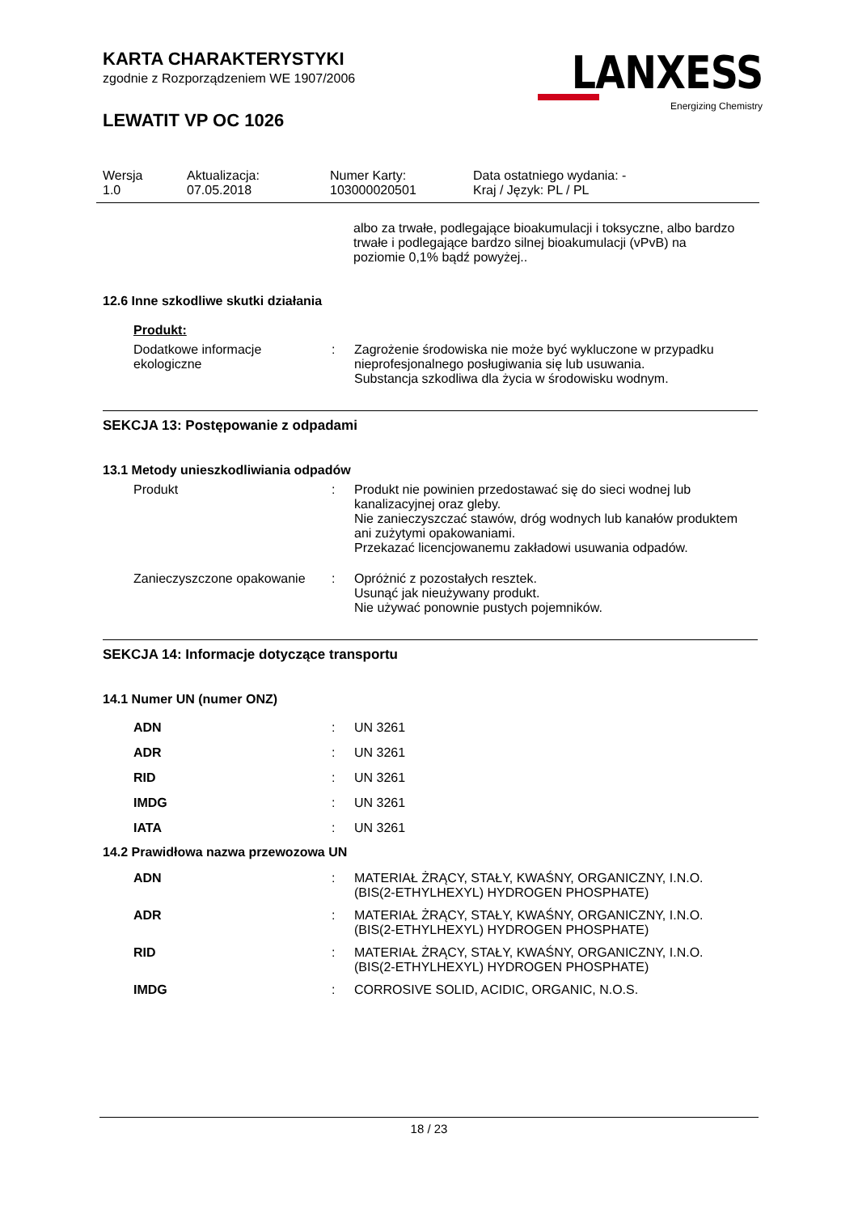KARTA CHARAKTERYSTYKI
zgodnie z Rozporządzeniem WE 1907/2006
LEWATIT VP OC 1026
LANXESS
Energizing Chemistry
Wersja
1.0
Aktualizacja:
07.05.2018
Numer Karty:
103000020501
Data ostatniego wydania: -
Kraj / Język: PL / PL
albo za trwałe, podlegające bioakumulacji i toksyczne, albo bardzo trwałe i podlegające bardzo silnej bioakumulacji (vPvB) na poziomie 0,1% bądź powyżej..
12.6 Inne szkodliwe skutki działania
Produkt:
| Dodatkowe informacje ekologiczne | : | Zagrożenie środowiska nie może być wykluczone w przypadku nieprofesjonalnego posługiwania się lub usuwania. Substancja szkodliwa dla życia w środowisku wodnym. |
SEKCJA 13: Postępowanie z odpadami
13.1 Metody unieszkodliwiania odpadów
| Produkt | : | Produkt nie powinien przedostawać się do sieci wodnej lub kanalizacyjnej oraz gleby. Nie zanieczyszczać stawów, dróg wodnych lub kanałów produktem ani zużytymi opakowaniami. Przekazać licencjowanemu zakładowi usuwania odpadów. |
| Zanieczyszczone opakowanie | : | Opróżnić z pozostałych resztek. Usunąć jak nieużywany produkt. Nie używać ponownie pustych pojemników. |
SEKCJA 14: Informacje dotyczące transportu
14.1 Numer UN (numer ONZ)
| ADN | : | UN 3261 |
| ADR | : | UN 3261 |
| RID | : | UN 3261 |
| IMDG | : | UN 3261 |
| IATA | : | UN 3261 |
14.2 Prawidłowa nazwa przewozowa UN
| ADN | : | MATERIAŁ ŻRĄCY, STAŁY, KWAŚNY, ORGANICZNY, I.N.O. (BIS(2-ETHYLHEXYL) HYDROGEN PHOSPHATE) |
| ADR | : | MATERIAŁ ŻRĄCY, STAŁY, KWAŚNY, ORGANICZNY, I.N.O. (BIS(2-ETHYLHEXYL) HYDROGEN PHOSPHATE) |
| RID | : | MATERIAŁ ŻRĄCY, STAŁY, KWAŚNY, ORGANICZNY, I.N.O. (BIS(2-ETHYLHEXYL) HYDROGEN PHOSPHATE) |
| IMDG | : | CORROSIVE SOLID, ACIDIC, ORGANIC, N.O.S. |
18 / 23